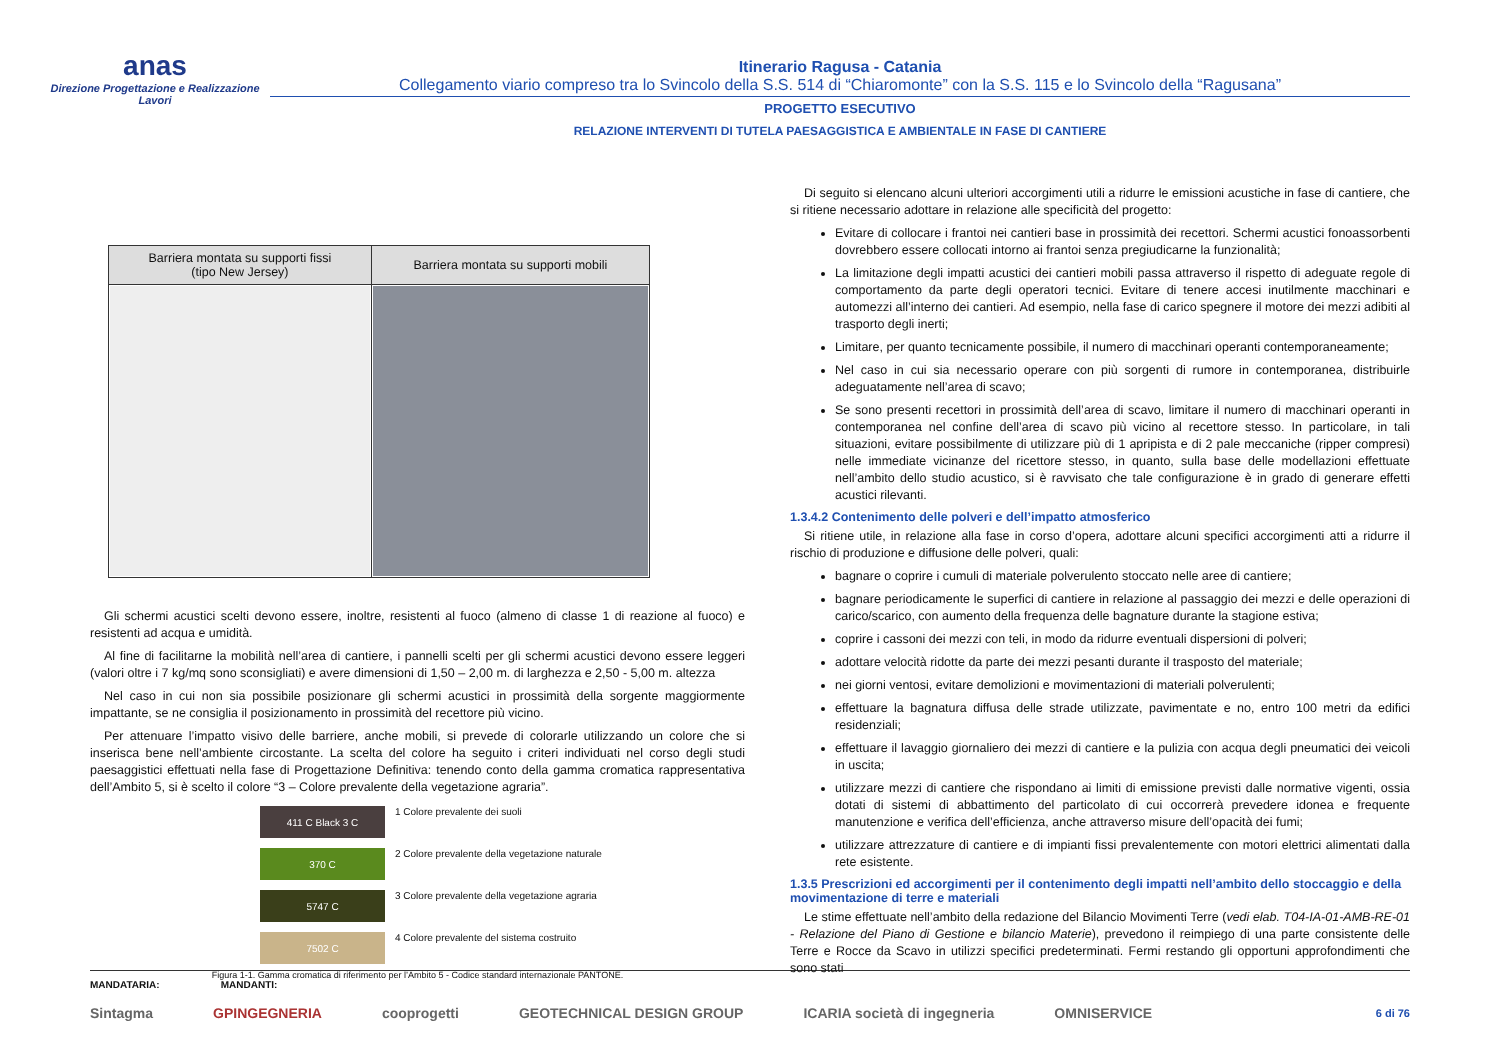anas
Direzione Progettazione e Realizzazione
Lavori
Itinerario Ragusa - Catania
Collegamento viario compreso tra lo Svincolo della S.S. 514 di “Chiaromonte” con la S.S. 115 e lo Svincolo della “Ragusana”
PROGETTO ESECUTIVO
RELAZIONE INTERVENTI DI TUTELA PAESAGGISTICA E AMBIENTALE IN FASE DI CANTIERE
| Barriera montata su supporti fissi (tipo New Jersey) | Barriera montata su supporti mobili |
| --- | --- |
Gli schermi acustici scelti devono essere, inoltre, resistenti al fuoco (almeno di classe 1 di reazione al fuoco) e resistenti ad acqua e umidità.
Al fine di facilitarne la mobilità nell’area di cantiere, i pannelli scelti per gli schermi acustici devono essere leggeri (valori oltre i 7 kg/mq sono sconsigliati) e avere dimensioni di 1,50 – 2,00 m. di larghezza e 2,50 - 5,00 m. altezza
Nel caso in cui non sia possibile posizionare gli schermi acustici in prossimità della sorgente maggiormente impattante, se ne consiglia il posizionamento in prossimità del recettore più vicino.
Per attenuare l’impatto visivo delle barriere, anche mobili, si prevede di colorarle utilizzando un colore che si inserisca bene nell’ambiente circostante. La scelta del colore ha seguito i criteri individuati nel corso degli studi paesaggistici effettuati nella fase di Progettazione Definitiva: tenendo conto della gamma cromatica rappresentativa dell’Ambito 5, si è scelto il colore “3 – Colore prevalente della vegetazione agraria”.
411 C Black 3 C
1 Colore prevalente dei suoli
370 C
2 Colore prevalente della vegetazione naturale
5747 C
3 Colore prevalente della vegetazione agraria
7502 C
4 Colore prevalente del sistema costruito
Figura 1-1. Gamma cromatica di riferimento per l’Ambito 5 - Codice standard internazionale PANTONE.
Di seguito si elencano alcuni ulteriori accorgimenti utili a ridurre le emissioni acustiche in fase di cantiere, che si ritiene necessario adottare in relazione alle specificità del progetto:
Evitare di collocare i frantoi nei cantieri base in prossimità dei recettori. Schermi acustici fonoassorbenti dovrebbero essere collocati intorno ai frantoi senza pregiudicarne la funzionalità;
La limitazione degli impatti acustici dei cantieri mobili passa attraverso il rispetto di adeguate regole di comportamento da parte degli operatori tecnici. Evitare di tenere accesi inutilmente macchinari e automezzi all’interno dei cantieri. Ad esempio, nella fase di carico spegnere il motore dei mezzi adibiti al trasporto degli inerti;
Limitare, per quanto tecnicamente possibile, il numero di macchinari operanti contemporaneamente;
Nel caso in cui sia necessario operare con più sorgenti di rumore in contemporanea, distribuirle adeguatamente nell’area di scavo;
Se sono presenti recettori in prossimità dell’area di scavo, limitare il numero di macchinari operanti in contemporanea nel confine dell’area di scavo più vicino al recettore stesso. In particolare, in tali situazioni, evitare possibilmente di utilizzare più di 1 apripista e di 2 pale meccaniche (ripper compresi) nelle immediate vicinanze del ricettore stesso, in quanto, sulla base delle modellazioni effettuate nell’ambito dello studio acustico, si è ravvisato che tale configurazione è in grado di generare effetti acustici rilevanti.
1.3.4.2 Contenimento delle polveri e dell’impatto atmosferico
Si ritiene utile, in relazione alla fase in corso d’opera, adottare alcuni specifici accorgimenti atti a ridurre il rischio di produzione e diffusione delle polveri, quali:
bagnare o coprire i cumuli di materiale polverulento stoccato nelle aree di cantiere;
bagnare periodicamente le superfici di cantiere in relazione al passaggio dei mezzi e delle operazioni di carico/scarico, con aumento della frequenza delle bagnature durante la stagione estiva;
coprire i cassoni dei mezzi con teli, in modo da ridurre eventuali dispersioni di polveri;
adottare velocità ridotte da parte dei mezzi pesanti durante il trasposto del materiale;
nei giorni ventosi, evitare demolizioni e movimentazioni di materiali polverulenti;
effettuare la bagnatura diffusa delle strade utilizzate, pavimentate e no, entro 100 metri da edifici residenziali;
effettuare il lavaggio giornaliero dei mezzi di cantiere e la pulizia con acqua degli pneumatici dei veicoli in uscita;
utilizzare mezzi di cantiere che rispondano ai limiti di emissione previsti dalle normative vigenti, ossia dotati di sistemi di abbattimento del particolato di cui occorrerà prevedere idonea e frequente manutenzione e verifica dell’efficienza, anche attraverso misure dell’opacità dei fumi;
utilizzare attrezzature di cantiere e di impianti fissi prevalentemente con motori elettrici alimentati dalla rete esistente.
1.3.5 Prescrizioni ed accorgimenti per il contenimento degli impatti nell’ambito dello stoccaggio e della movimentazione di terre e materiali
Le stime effettuate nell’ambito della redazione del Bilancio Movimenti Terre (vedi elab. T04-IA-01-AMB-RE-01 - Relazione del Piano di Gestione e bilancio Materie), prevedono il reimpiego di una parte consistente delle Terre e Rocce da Scavo in utilizzi specifici predeterminati. Fermi restando gli opportuni approfondimenti che sono stati
MANDATARIA: MANDANTI:
Sintagma GPINGEGNERIA cooprogetti GEOTECHNICAL DESIGN GROUP ICARIA società di ingegneria OMNISERVICE 6 di 76